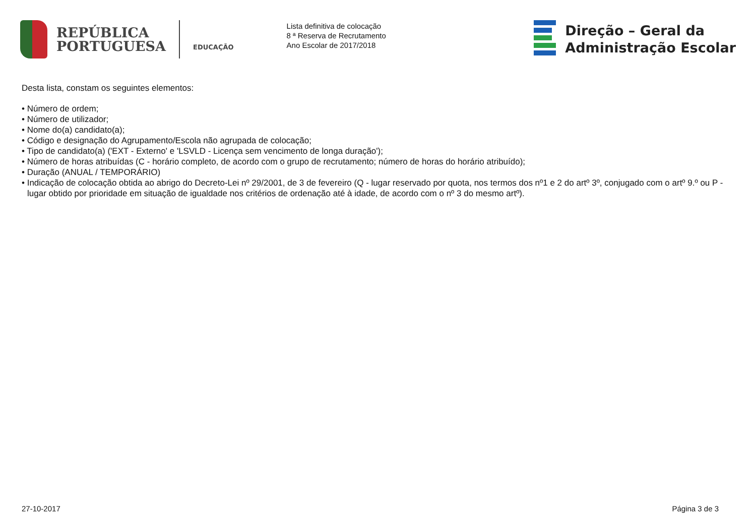REPÚBLICA
PORTUGUESA
EDUCAÇÃO
Lista definitiva de colocação
8 ª Reserva de Recrutamento
Ano Escolar de 2017/2018
Direção – Geral da
Administração Escolar
Desta lista, constam os seguintes elementos:
• Número de ordem;
• Número de utilizador;
• Nome do(a) candidato(a);
• Código e designação do Agrupamento/Escola não agrupada de colocação;
• Tipo de candidato(a) ('EXT - Externo' e 'LSVLD - Licença sem vencimento de longa duração');
• Número de horas atribuídas (C - horário completo, de acordo com o grupo de recrutamento; número de horas do horário atribuído);
• Duração (ANUAL / TEMPORÁRIO)
• Indicação de colocação obtida ao abrigo do Decreto-Lei nº 29/2001, de 3 de fevereiro (Q - lugar reservado por quota, nos termos dos nº1 e 2 do artº 3º, conjugado com o artº 9.º ou P - lugar obtido por prioridade em situação de igualdade nos critérios de ordenação até à idade, de acordo com o nº 3 do mesmo artº).
27-10-2017 Página 3 de 3